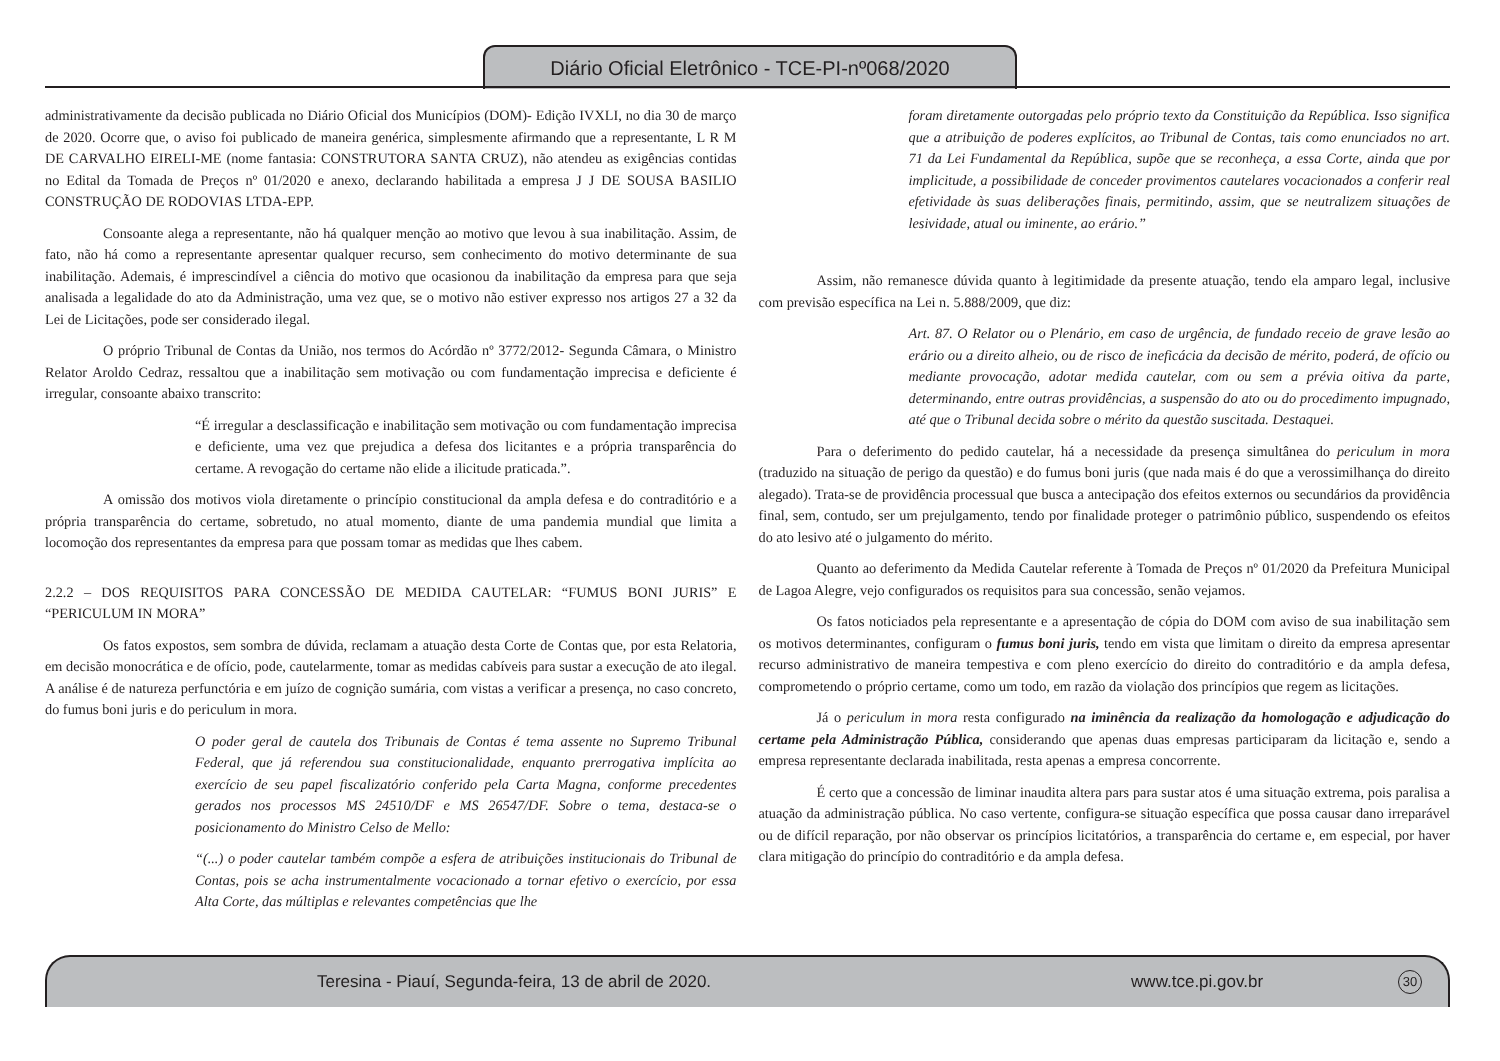Diário Oficial Eletrônico - TCE-PI-nº068/2020
administrativamente da decisão publicada no Diário Oficial dos Municípios (DOM)- Edição IVXLI, no dia 30 de março de 2020. Ocorre que, o aviso foi publicado de maneira genérica, simplesmente afirmando que a representante, L R M DE CARVALHO EIRELI-ME (nome fantasia: CONSTRUTORA SANTA CRUZ), não atendeu as exigências contidas no Edital da Tomada de Preços nº 01/2020 e anexo, declarando habilitada a empresa J J DE SOUSA BASILIO CONSTRUÇÃO DE RODOVIAS LTDA-EPP.
Consoante alega a representante, não há qualquer menção ao motivo que levou à sua inabilitação. Assim, de fato, não há como a representante apresentar qualquer recurso, sem conhecimento do motivo determinante de sua inabilitação. Ademais, é imprescindível a ciência do motivo que ocasionou da inabilitação da empresa para que seja analisada a legalidade do ato da Administração, uma vez que, se o motivo não estiver expresso nos artigos 27 a 32 da Lei de Licitações, pode ser considerado ilegal.
O próprio Tribunal de Contas da União, nos termos do Acórdão nº 3772/2012- Segunda Câmara, o Ministro Relator Aroldo Cedraz, ressaltou que a inabilitação sem motivação ou com fundamentação imprecisa e deficiente é irregular, consoante abaixo transcrito:
“É irregular a desclassificação e inabilitação sem motivação ou com fundamentação imprecisa e deficiente, uma vez que prejudica a defesa dos licitantes e a própria transparência do certame. A revogação do certame não elide a ilicitude praticada.”.
A omissão dos motivos viola diretamente o princípio constitucional da ampla defesa e do contraditório e a própria transparência do certame, sobretudo, no atual momento, diante de uma pandemia mundial que limita a locomoção dos representantes da empresa para que possam tomar as medidas que lhes cabem.
2.2.2 – DOS REQUISITOS PARA CONCESSÃO DE MEDIDA CAUTELAR: “FUMUS BONI JURIS” E “PERICULUM IN MORA”
Os fatos expostos, sem sombra de dúvida, reclamam a atuação desta Corte de Contas que, por esta Relatoria, em decisão monocrática e de ofício, pode, cautelarmente, tomar as medidas cabíveis para sustar a execução de ato ilegal. A análise é de natureza perfunctória e em juízo de cognição sumária, com vistas a verificar a presença, no caso concreto, do fumus boni juris e do periculum in mora.
O poder geral de cautela dos Tribunais de Contas é tema assente no Supremo Tribunal Federal, que já referendou sua constitucionalidade, enquanto prerrogativa implícita ao exercício de seu papel fiscalizatório conferido pela Carta Magna, conforme precedentes gerados nos processos MS 24510/DF e MS 26547/DF. Sobre o tema, destaca-se o posicionamento do Ministro Celso de Mello:
“(...) o poder cautelar também compõe a esfera de atribuições institucionais do Tribunal de Contas, pois se acha instrumentalmente vocacionado a tornar efetivo o exercício, por essa Alta Corte, das múltiplas e relevantes competências que lhe
foram diretamente outorgadas pelo próprio texto da Constituição da República. Isso significa que a atribuição de poderes explícitos, ao Tribunal de Contas, tais como enunciados no art. 71 da Lei Fundamental da República, supõe que se reconheça, a essa Corte, ainda que por implicitude, a possibilidade de conceder provimentos cautelares vocacionados a conferir real efetividade às suas deliberações finais, permitindo, assim, que se neutralizem situações de lesividade, atual ou iminente, ao erário.”
Assim, não remanesce dúvida quanto à legitimidade da presente atuação, tendo ela amparo legal, inclusive com previsão específica na Lei n. 5.888/2009, que diz:
Art. 87. O Relator ou o Plenário, em caso de urgência, de fundado receio de grave lesão ao erário ou a direito alheio, ou de risco de ineficácia da decisão de mérito, poderá, de ofício ou mediante provocação, adotar medida cautelar, com ou sem a prévia oitiva da parte, determinando, entre outras providências, a suspensão do ato ou do procedimento impugnado, até que o Tribunal decida sobre o mérito da questão suscitada. Destaquei.
Para o deferimento do pedido cautelar, há a necessidade da presença simultânea do periculum in mora (traduzido na situação de perigo da questão) e do fumus boni juris (que nada mais é do que a verossimilhança do direito alegado). Trata-se de providência processual que busca a antecipação dos efeitos externos ou secundários da providência final, sem, contudo, ser um prejulgamento, tendo por finalidade proteger o patrimônio público, suspendendo os efeitos do ato lesivo até o julgamento do mérito.
Quanto ao deferimento da Medida Cautelar referente à Tomada de Preços nº 01/2020 da Prefeitura Municipal de Lagoa Alegre, vejo configurados os requisitos para sua concessão, senão vejamos.
Os fatos noticiados pela representante e a apresentação de cópia do DOM com aviso de sua inabilitação sem os motivos determinantes, configuram o fumus boni juris, tendo em vista que limitam o direito da empresa apresentar recurso administrativo de maneira tempestiva e com pleno exercício do direito do contraditório e da ampla defesa, comprometendo o próprio certame, como um todo, em razão da violação dos princípios que regem as licitações.
Já o periculum in mora resta configurado na iminência da realização da homologação e adjudicação do certame pela Administração Pública, considerando que apenas duas empresas participaram da licitação e, sendo a empresa representante declarada inabilitada, resta apenas a empresa concorrente.
É certo que a concessão de liminar inaudita altera pars para sustar atos é uma situação extrema, pois paralisa a atuação da administração pública. No caso vertente, configura-se situação específica que possa causar dano irreparável ou de difícil reparação, por não observar os princípios licitatórios, a transparência do certame e, em especial, por haver clara mitigação do princípio do contraditório e da ampla defesa.
Teresina - Piauí, Segunda-feira, 13 de abril de 2020. www.tce.pi.gov.br 30